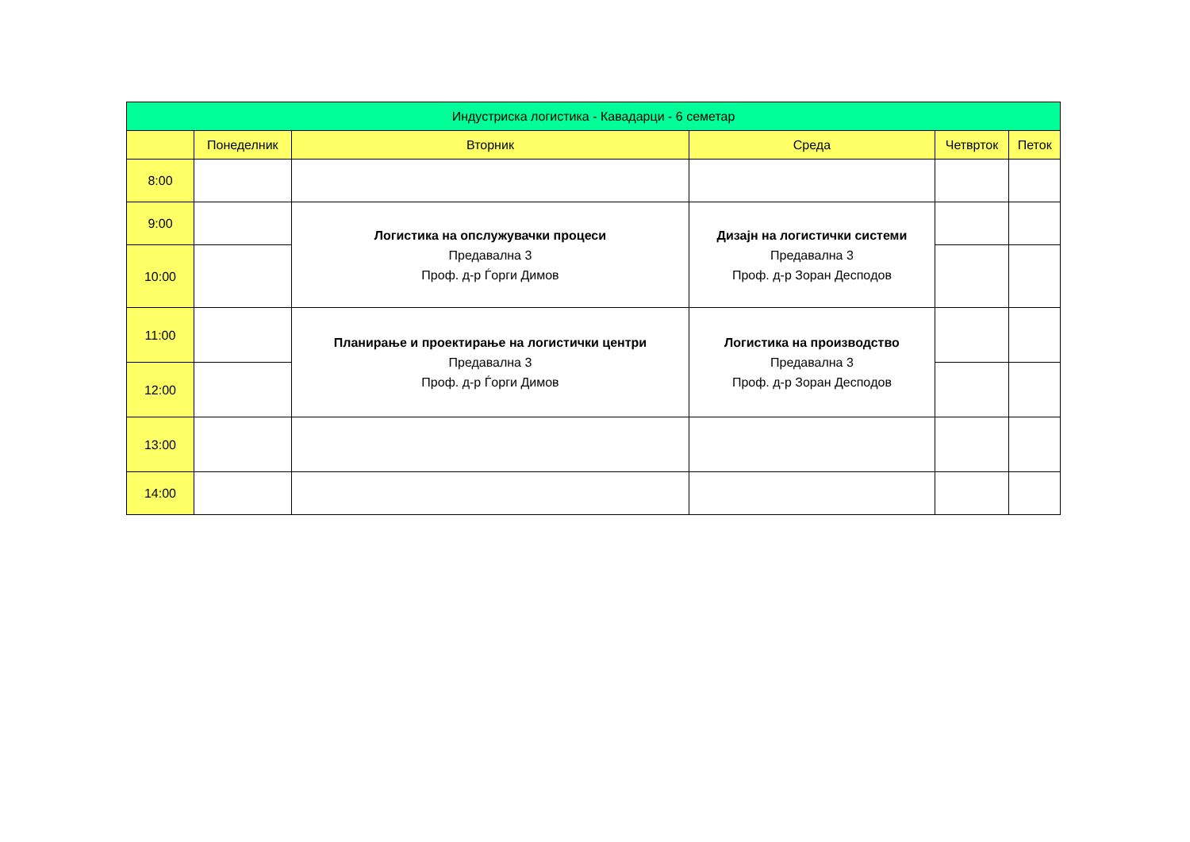| Индустриска логистика - Кавадарци - 6 семетар | | | | | |
| --- | --- | --- | --- | --- | --- |
| | Понеделник | Вторник | Среда | Четврток | Петок |
| 8:00 | | | | | |
| 9:00 | | Логистика на опслужувачки процеси Предавална 3 Проф. д-р Ѓорги Димов | Дизајн на логистички системи Предавална 3 Проф. д-р Зоран Деспoдов | | |
| 10:00 | | | | | |
| 11:00 | | Планирање и проектирање на логистички центри Предавална 3 Проф. д-р Ѓорги Димов | Логистика на производство Предавална 3 Проф. д-р Зоран Деспoдов | | |
| 12:00 | | | | | |
| 13:00 | | | | | |
| 14:00 | | | | | |